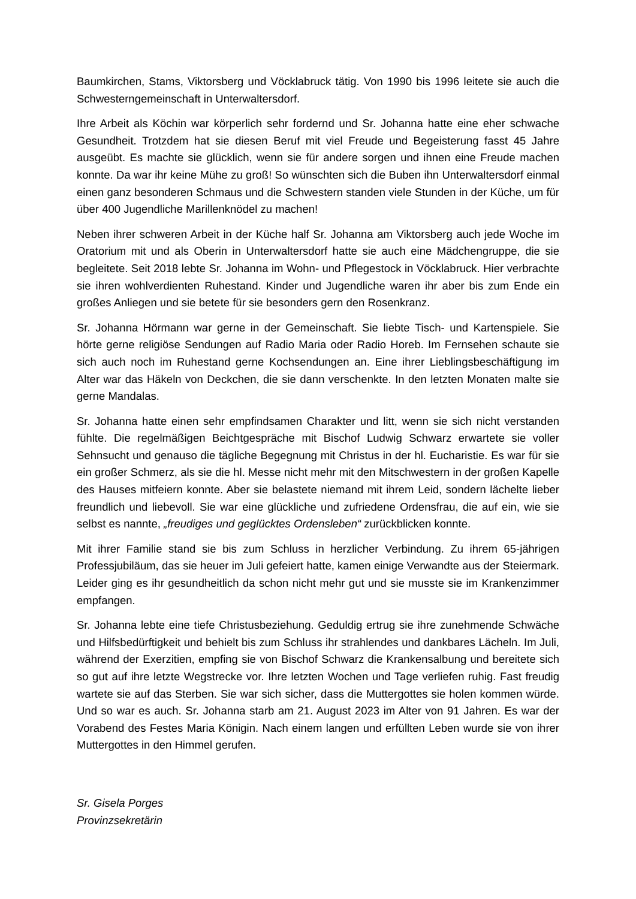Baumkirchen, Stams, Viktorsberg und Vöcklabruck tätig. Von 1990 bis 1996 leitete sie auch die Schwesterngemeinschaft in Unterwaltersdorf.
Ihre Arbeit als Köchin war körperlich sehr fordernd und Sr. Johanna hatte eine eher schwache Gesundheit. Trotzdem hat sie diesen Beruf mit viel Freude und Begeisterung fasst 45 Jahre ausgeübt. Es machte sie glücklich, wenn sie für andere sorgen und ihnen eine Freude machen konnte. Da war ihr keine Mühe zu groß! So wünschten sich die Buben ihn Unterwaltersdorf einmal einen ganz besonderen Schmaus und die Schwestern standen viele Stunden in der Küche, um für über 400 Jugendliche Marillenknödel zu machen!
Neben ihrer schweren Arbeit in der Küche half Sr. Johanna am Viktorsberg auch jede Woche im Oratorium mit und als Oberin in Unterwaltersdorf hatte sie auch eine Mädchengruppe, die sie begleitete. Seit 2018 lebte Sr. Johanna im Wohn- und Pflegestock in Vöcklabruck. Hier verbrachte sie ihren wohlverdienten Ruhestand. Kinder und Jugendliche waren ihr aber bis zum Ende ein großes Anliegen und sie betete für sie besonders gern den Rosenkranz.
Sr. Johanna Hörmann war gerne in der Gemeinschaft. Sie liebte Tisch- und Kartenspiele. Sie hörte gerne religiöse Sendungen auf Radio Maria oder Radio Horeb. Im Fernsehen schaute sie sich auch noch im Ruhestand gerne Kochsendungen an. Eine ihrer Lieblingsbeschäftigung im Alter war das Häkeln von Deckchen, die sie dann verschenkte. In den letzten Monaten malte sie gerne Mandalas.
Sr. Johanna hatte einen sehr empfindsamen Charakter und litt, wenn sie sich nicht verstanden fühlte. Die regelmäßigen Beichtgespräche mit Bischof Ludwig Schwarz erwartete sie voller Sehnsucht und genauso die tägliche Begegnung mit Christus in der hl. Eucharistie. Es war für sie ein großer Schmerz, als sie die hl. Messe nicht mehr mit den Mitschwestern in der großen Kapelle des Hauses mitfeiern konnte. Aber sie belastete niemand mit ihrem Leid, sondern lächelte lieber freundlich und liebevoll. Sie war eine glückliche und zufriedene Ordensfrau, die auf ein, wie sie selbst es nannte, „freudiges und geglücktes Ordensleben“ zurückblicken konnte.
Mit ihrer Familie stand sie bis zum Schluss in herzlicher Verbindung. Zu ihrem 65-jährigen Professjubiläum, das sie heuer im Juli gefeiert hatte, kamen einige Verwandte aus der Steiermark. Leider ging es ihr gesundheitlich da schon nicht mehr gut und sie musste sie im Krankenzimmer empfangen.
Sr. Johanna lebte eine tiefe Christusbeziehung. Geduldig ertrug sie ihre zunehmende Schwäche und Hilfsbedürftigkeit und behielt bis zum Schluss ihr strahlendes und dankbares Lächeln. Im Juli, während der Exerzitien, empfing sie von Bischof Schwarz die Krankensalbung und bereitete sich so gut auf ihre letzte Wegstrecke vor. Ihre letzten Wochen und Tage verliefen ruhig. Fast freudig wartete sie auf das Sterben. Sie war sich sicher, dass die Muttergottes sie holen kommen würde. Und so war es auch. Sr. Johanna starb am 21. August 2023 im Alter von 91 Jahren. Es war der Vorabend des Festes Maria Königin. Nach einem langen und erfüllten Leben wurde sie von ihrer Muttergottes in den Himmel gerufen.
Sr. Gisela Porges
Provinzsekretärin